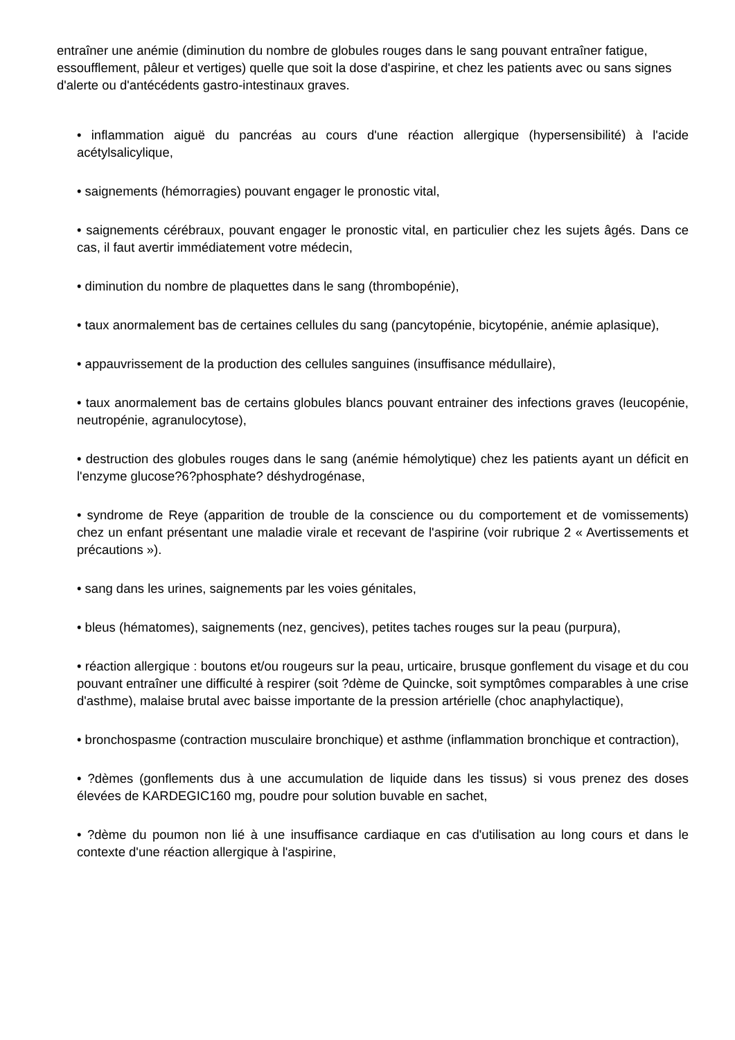entraîner une anémie (diminution du nombre de globules rouges dans le sang pouvant entraîner fatigue, essoufflement, pâleur et vertiges) quelle que soit la dose d'aspirine, et chez les patients avec ou sans signes d'alerte ou d'antécédents gastro-intestinaux graves.
• inflammation aiguë du pancréas au cours d'une réaction allergique (hypersensibilité) à l'acide acétylsalicylique,
• saignements (hémorragies) pouvant engager le pronostic vital,
• saignements cérébraux, pouvant engager le pronostic vital, en particulier chez les sujets âgés. Dans ce cas, il faut avertir immédiatement votre médecin,
• diminution du nombre de plaquettes dans le sang (thrombopénie),
• taux anormalement bas de certaines cellules du sang (pancytopénie, bicytopénie, anémie aplasique),
• appauvrissement de la production des cellules sanguines (insuffisance médullaire),
• taux anormalement bas de certains globules blancs pouvant entrainer des infections graves (leucopénie, neutropénie, agranulocytose),
• destruction des globules rouges dans le sang (anémie hémolytique) chez les patients ayant un déficit en l'enzyme glucose?6?phosphate? déshydrogénase,
• syndrome de Reye (apparition de trouble de la conscience ou du comportement et de vomissements) chez un enfant présentant une maladie virale et recevant de l'aspirine (voir rubrique 2 « Avertissements et précautions »).
• sang dans les urines, saignements par les voies génitales,
• bleus (hématomes), saignements (nez, gencives), petites taches rouges sur la peau (purpura),
• réaction allergique : boutons et/ou rougeurs sur la peau, urticaire, brusque gonflement du visage et du cou pouvant entraîner une difficulté à respirer (soit ?dème de Quincke, soit symptômes comparables à une crise d'asthme), malaise brutal avec baisse importante de la pression artérielle (choc anaphylactique),
• bronchospasme (contraction musculaire bronchique) et asthme (inflammation bronchique et contraction),
• ?dèmes (gonflements dus à une accumulation de liquide dans les tissus) si vous prenez des doses élevées de KARDEGIC160 mg, poudre pour solution buvable en sachet,
• ?dème du poumon non lié à une insuffisance cardiaque en cas d'utilisation au long cours et dans le contexte d'une réaction allergique à l'aspirine,